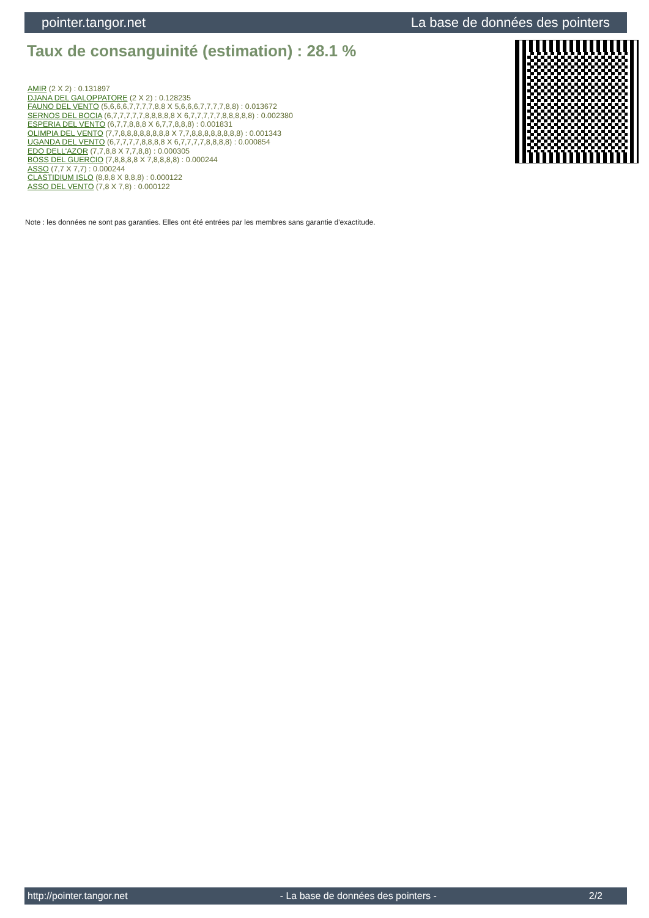pointer.tangor.net La base de données des pointers
Taux de consanguinité (estimation) : 28.1 %
AMIR (2 X 2) : 0.131897
DJANA DEL GALOPPATORE (2 X 2) : 0.128235
FAUNO DEL VENTO (5,6,6,6,7,7,7,7,8,8 X 5,6,6,6,7,7,7,7,8,8) : 0.013672
SERNOS DEL BOCIA (6,7,7,7,7,7,8,8,8,8,8 X 6,7,7,7,7,7,8,8,8,8,8) : 0.002380
ESPERIA DEL VENTO (6,7,7,8,8,8 X 6,7,7,8,8,8) : 0.001831
OLIMPIA DEL VENTO (7,7,8,8,8,8,8,8,8,8 X 7,7,8,8,8,8,8,8,8,8) : 0.001343
UGANDA DEL VENTO (6,7,7,7,7,8,8,8,8 X 6,7,7,7,7,8,8,8,8) : 0.000854
EDO DELL'AZOR (7,7,8,8 X 7,7,8,8) : 0.000305
BOSS DEL GUERCIO (7,8,8,8,8 X 7,8,8,8,8) : 0.000244
ASSO (7,7 X 7,7) : 0.000244
CLASTIDIUM ISLO (8,8,8 X 8,8,8) : 0.000122
ASSO DEL VENTO (7,8 X 7,8) : 0.000122
Note : les données ne sont pas garanties. Elles ont été entrées par les membres sans garantie d'exactitude.
http://pointer.tangor.net - La base de données des pointers - 2/2